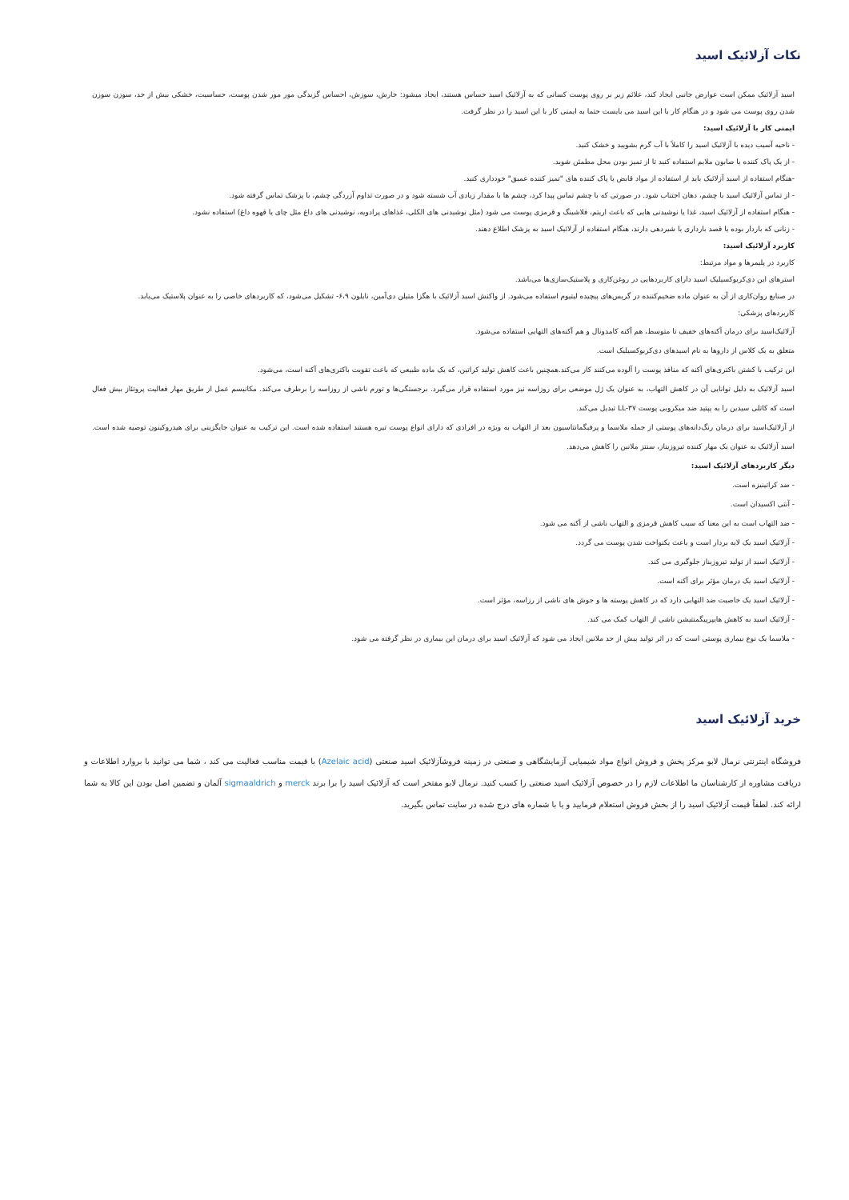نکات آزلائیک اسید
اسید آزلائیک ممکن است عوارض جانبی ایجاد کند، علائم زیر بر روی پوست کسانی که به آزلائیک اسید حساس هستند، ایجاد میشود: خارش، سوزش، احساس گزیدگی مور مور شدن پوست، حساسیت، خشکی بیش از حد، سوزن سوزن شدن روی پوست می شود و در هنگام کار با این اسید می بایست حتما به ایمنی کار با این اسید را در نظر گرفت.
ایمنی کار با آزلائیک اسید:
- ناحیه آسیب دیده با آزلائیک اسید را کاملاً با آب گرم بشویید و خشک کنید.
- از یک پاک کننده یا صابون ملایم استفاده کنید تا از تمیز بودن محل مطمئن شوید.
-هنگام استفاده از اسید آزلائیک باید از استفاده از مواد قابض یا پاک کننده های "تمیز کننده عمیق" خودداری کنید.
- از تماس آزلائیک اسید با چشم، دهان اجتناب شود. در صورتی که با چشم تماس پیدا کرد، چشم ها با مقدار زیادی آب شسته شود و در صورت تداوم آزردگی چشم، با پزشک تماس گرفته شود.
- هنگام استفاده از آزلائیک اسید، غذا یا نوشیدنی هایی که باعث اریتم، فلاشینگ و قرمزی پوست می شود (مثل نوشیدنی های الکلی، غذاهای پرادویه، نوشیدنی های داغ مثل چای یا قهوه داغ) استفاده نشود.
- زنانی که باردار بوده یا قصد بارداری یا شیردهی دارند، هنگام استفاده از آزلائیک اسید به پزشک اطلاع دهند.
کاربرد آزلائیک اسید:
کاربرد در پلیمرها و مواد مرتبط:
استرهای این دی‌کربوکسیلیک اسید دارای کاربردهایی در روغن‌کاری و پلاستیک‌سازی‌ها می‌باشد.
در صنایع روان‌کاری از آن به عنوان ماده ضخیم‌کننده در گریس‌های پیچیده لیتیوم استفاده می‌شود. از واکنش اسید آزلائیک با هگزا متیلن دی‌آمین، نایلون ۶،۹- تشکیل می‌شود، که کاربردهای خاصی را به عنوان پلاستیک می‌یابد.
کاربردهای پزشکی:
آزلائیک‌اسید برای درمان آکنه‌های خفیف تا متوسط، هم آکنه کامدونال و هم آکنه‌های التهابی استفاده می‌شود.
متعلق به یک کلاس از داروها به نام اسیدهای دی‌کربوکسیلیک است.
این ترکیب با کشتن باکتری‌های آکنه که منافذ پوست را آلوده می‌کنند کار می‌کند.همچنین باعث کاهش تولید کراتین، که یک ماده طبیعی که باعث تقویت باکتری‌های آکنه است، می‌شود.
اسید آزلائیک به دلیل توانایی آن در کاهش التهاب، به عنوان یک ژل موضعی برای روزاسه نیز مورد استفاده قرار می‌گیرد. برجستگی‌ها و تورم ناشی از روزاسه را برطرف می‌کند. مکانیسم عمل از طریق مهار فعالیت پروتئاز بیش فعال است که کاتلی سیدین را به پپتید ضد میکروبی پوست LL-۳۷ تبدیل می‌کند.
از آزلائیک‌اسید برای درمان رنگ‌دانه‌های پوستی از جمله ملاسما و پرفیگمانتاسیون بعد از التهاب به ویژه در افرادی که دارای انواع پوست تیره هستند استفاده شده است. این ترکیب به عنوان جایگزینی برای هیدروکینون توصیه شده است. اسید آزلائیک به عنوان یک مهار کننده تیروزیناز، سنتز ملانین را کاهش می‌دهد.
دیگر کاربردهای آزلائیک اسید:
- ضد کراتینیزه است.
- آنتی اکسیدان است.
- ضد التهاب است به این معنا که سبب کاهش قرمزی و التهاب ناشی از آکنه می شود.
- آزلائیک اسید یک لایه بردار است و باعث یکنواخت شدن پوست می گردد.
- آزلائیک اسید از تولید تیروزیناز جلوگیری می کند.
- آزلائیک اسید یک درمان مؤثر برای آکنه است.
- آزلائیک اسید یک خاصیت ضد التهابی دارد که در کاهش پوسته ها و جوش های ناشی از رزاسه، مؤثر است.
- آزلائیک اسید به کاهش هایپرپیگمنتیشن ناشی از التهاب کمک می کند.
- ملاسما یک نوع بیماری پوستی است که در اثر تولید بیش از حد ملانین ایجاد می شود که آزلائیک اسید برای درمان این بیماری در نظر گرفته می شود.
خرید آزلائیک اسید
فروشگاه اینترنتی نرمال لابو مرکز پخش و فروش انواع مواد شیمیایی آزمایشگاهی و صنعتی در زمینه فروشآزلائیک اسید صنعتی (Azelaic acid) با قیمت مناسب فعالیت می کند ، شما می توانید با بروارد اطلاعات و دریافت مشاوره از کارشناسان ما اطلاعات لازم را در خصوص آزلائیک اسید صنعتی را کسب کنید. نرمال لابو مفتخر است که آزلائیک اسید را برا برند merck و sigmaaldrich آلمان و تضمین اصل بودن این کالا به شما ارائه کند. لطفاً قیمت آزلائیک اسید را از بخش فروش استعلام فرمایید و یا با شماره های درج شده در سایت تماس بگیرید.